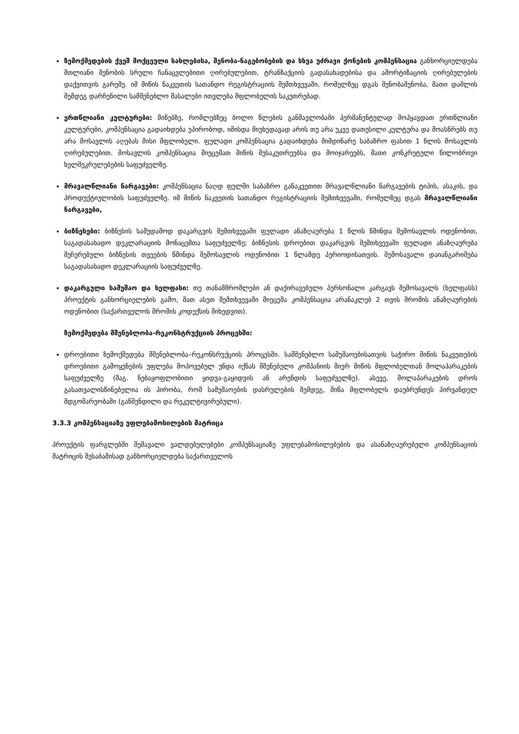ზემოქმედების ქვეშ მოქცეული სახლებისა, შენობა-ნაგებობების და სხვა უძრავი ქონების კომპენსაცია განხორციელდება მთლიანი შენობის სრული ჩანაცვლებითი ღირებულებით, ტრანზაქციის გადასახადებისა და ამორტიზაციის ღირებულების დაქვითვის გარეშე. იმ მიწის ნაკვეთის სათანდო რეგისტრაციის შემთხვევაში, რომელზეც დგას შენობაშენობა, მათი დაშლის შემდეგ დარჩენილი სამშენებლო მასალები ითვლება მფლობელის საკუთრებად.
ერთწლიანი კულტურები: მიწებზე, რომლებზეც ბოლო წლების განმავლობაში პერმანენტულად მოჰყავდათ ერთწლიანი კულტურები, კომპენსაცია გადაიხდება უპირობოდ, იმისდა მიუხედავად არის თუ არა უკვე დათესილი კულტურა და მოასწრებს თუ არა მოსავლის აღებას მისი მფლობელი. ფულადი კომპენსაცია გადაიხდება მიმდინარე საბაზრო ფასით 1 წლის მოსავლის ღირებულებით. მოსავლის კომპენსაცია მიეცემათ მიწის მესაკუთრეებსა და მოიჯარეებს, მათი კონკრეტული წილობრივი ხელშეკრულებების საფუძველზე.
მრავალწლიანი ნარგავები: კომპენსაცია ნაღდ ფულში საბაზრო განაკვეთით მრავალწლიანი ნარგავების ტიპის, ასაკის, და პროდუქტიულობის საფუძველზე. იმ მიწის ნაკვეთის სათანდო რეგისტრაციის შემთხვევაში, რომელზეც დგას მრავალწლიანი ნარგავები,
ბიზნესები: ბიზნესის სამუდამოდ დაკარგვის შემთხვევაში ფულადი ანაზღაურება 1 წლის წმინდა შემოსავლის ოდენობით, საგადასახადო დეკლარაციის მონაცემთა საფუძველზე; ბიზნესის დროებით დაკარგვის შემთხვევაში ფულადი ანაზღაურება შეჩერებული ბიზნესის თვეების წმინდა შემოსავლის ოდენობით 1 წლამდე პერიოდისათვის. შემოსავალი დაიანგარიშება საგადასახადო დეკლარაციის საფუძველზე.
დაკარგული სამუშაო და ხელფასი: თუ თანამშრომლები ან დაქირავებული პერსონალი კარგავს შემოსავალს (ხელფასს) პროექტის განხორციელების გამო, მათ ასეთ შემთხვევაში მიეცემა კომპენსაცია არანაკლებ 2 თვის შრომის ანაზღაურების ოდენობით (საქართველოს შრომის კოდექსის მიხედვით).
ზემოქმედება მშენებლობა-რეკონსტრუქციის პროცესში:
დროებითი ზემოქმედება მშენებლობა–რეკონსრუქციის პროცესში. სამშენებლო სამუშაოებისათვის საჭირო მიწის ნაკვეთების დროებითი გამოყენების უფლება მოპოვებულ უნდა იქნას მშენებელი კომპანიის მიერ მიწის მფლობელთან მოლაპარაკების საფუძველზე (მაგ. ნებაყოფლობითი ყიდვა-გაყიდვის ან არენდის საფუძველზე). ასევე, მოლაპარაკების დროს გასათვალისწინებელია ის პირობა, რომ სამუშაოების დასრულების შემდეგ, მიწა მფლობელს დაუბრუნდეს პირვანდელ მდგომარეობაში (გაწმენდილი და რეკულტივირებული).
3.3.3 კომპენსაციაზე უფლებამოსილების მატრიცა
პროექტის ფარგლებში შემავალი ვალდებულებები კომპენსაციაზე უფლებამოსილებების და ასანაზღაურებელი კომპენსაციის მატრიცის შესაბამისად განხორციელდება საქართველოს